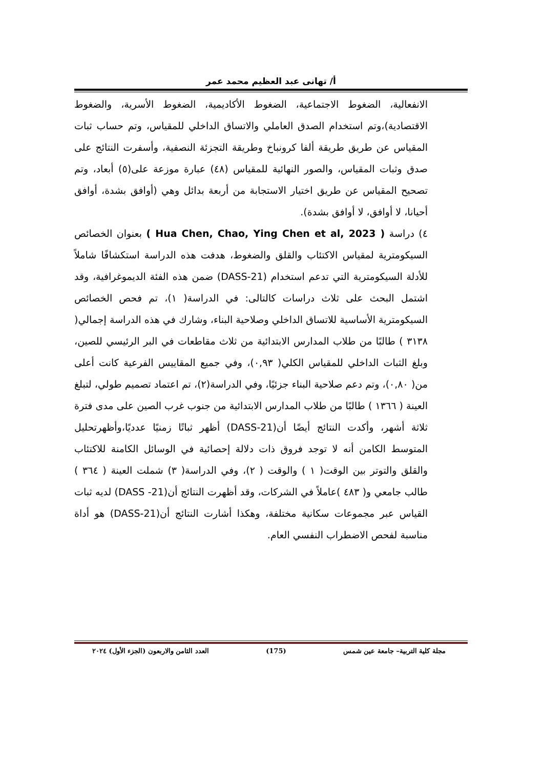أ/ تهانى عبد العظيم محمد عمر
الانفعالية، الضغوط الاجتماعية، الضغوط الأكاديمية، الضغوط الأسرية، والضغوط الاقتصادية)،وتم استخدام الصدق العاملي والاتساق الداخلي للمقياس، وتم حساب ثبات المقياس عن طريق طريقة ألفا كرونباخ وطريقة التجزئة النصفية، وأسفرت النتائج على صدق وثبات المقياس، والصور النهائية للمقياس (٤٨) عبارة موزعة على(٥) أبعاد، وتم تصحيح المقياس عن طريق اختيار الاستجابة من أربعة بدائل وهي (أوافق بشدة، أوافق أحيانا، لا أوافق، لا أوافق بشدة).
٤) دراسة ( Hua Chen, Chao, Ying Chen et al, 2023 ) بعنوان الخصائص السيكومترية لمقياس الاكتئاب والقلق والضغوط، هدفت هذه الدراسة استكشافًا شاملاً للأدلة السيكومترية التي تدعم استخدام (DASS-21) ضمن هذه الفئة الديموغرافية، وقد اشتمل البحث على ثلاث دراسات كالتالى: في الدراسة( ١)، تم فحص الخصائص السيكومترية الأساسية للاتساق الداخلي وصلاحية البناء، وشارك في هذه الدراسة إجمالي( ٣١٣٨ ) طالبًا من طلاب المدارس الابتدائية من ثلاث مقاطعات في البر الرئيسي للصين، وبلغ الثبات الداخلي للمقياس الكلي( ٠,٩٣)، وفي جميع المقاييس الفرعية كانت أعلى من( ٠,٨٠)، وتم دعم صلاحية البناء جزئيًا، وفي الدراسة(٢)، تم اعتماد تصميم طولي، لتبلغ العينة ( ١٣٦٦ ) طالبًا من طلاب المدارس الابتدائية من جنوب غرب الصين على مدى فترة ثلاثة أشهر، وأكدت النتائج أيضًا أن(DASS-21) أظهر ثباتًا زمنيًا عدديًا،وأظهرتحليل المتوسط الكامن أنه لا توجد فروق ذات دلالة إحصائية في الوسائل الكامنة للاكتئاب والقلق والتوتر بين الوقت( ١ ) والوقت ( ٢)، وفي الدراسة( ٣) شملت العينة ( ٣٦٤ ) طالب جامعي و( ٤٨٣ )عاملاً في الشركات، وقد أظهرت النتائج أن(DASS -21) لديه ثبات القياس عبر مجموعات سكانية مختلفة، وهكذا أشارت النتائج أن(DASS-21) هو أداة مناسبة لفحص الاضطراب النفسي العام.
مجلة كلية التربية– جامعة عين شمس (175) العدد الثامن والاربعون (الجزء الأول) ٢٠٢٤